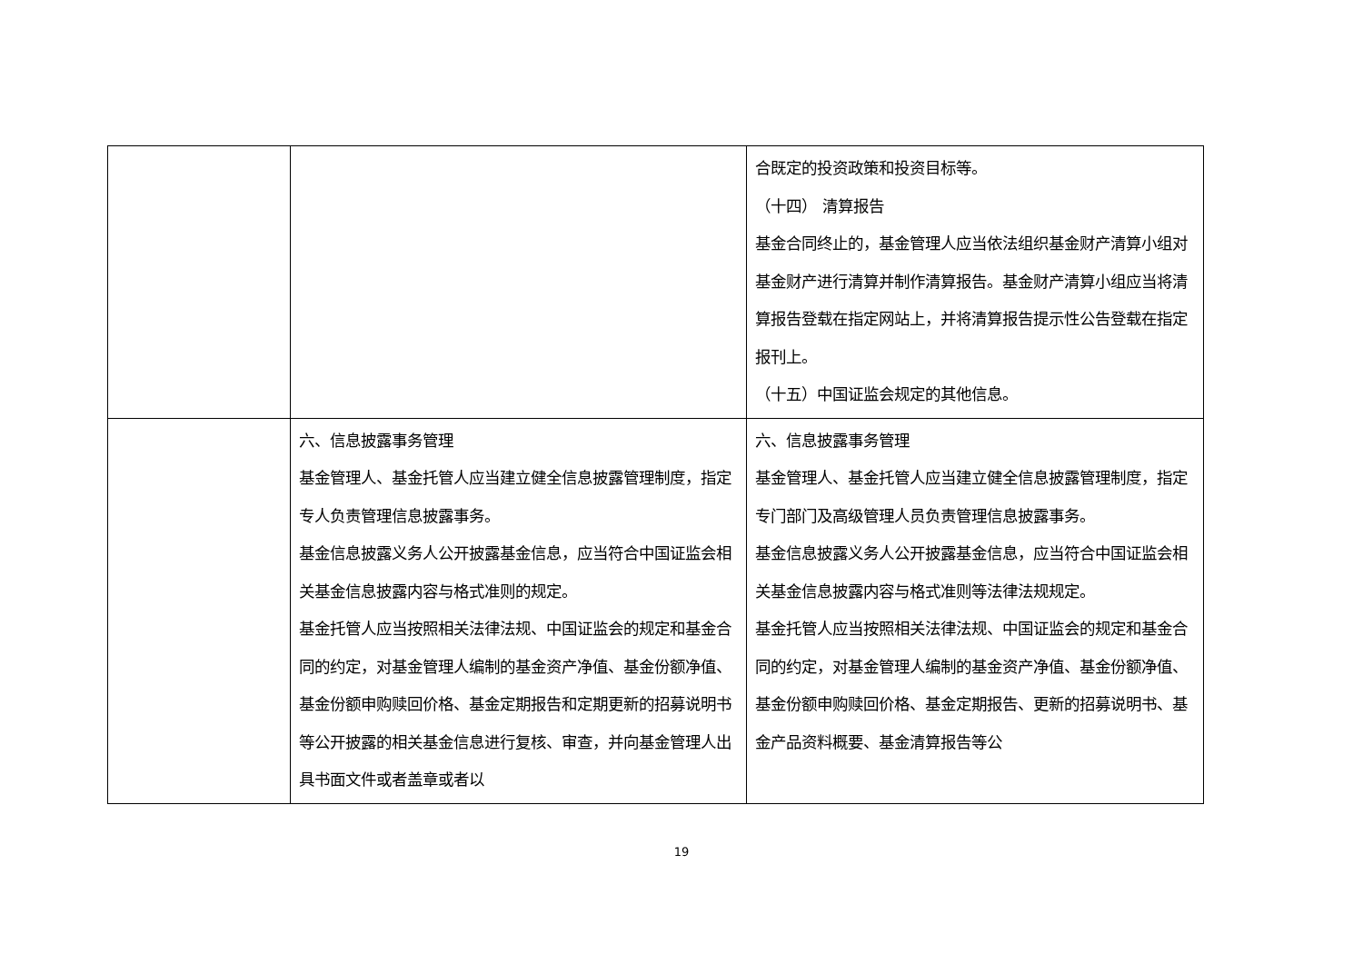| | | 合既定的投资政策和投资目标等。 （十四） 清算报告 基金合同终止的，基金管理人应当依法组织基金财产清算小组对基金财产进行清算并制作清算报告。基金财产清算小组应当将清算报告登载在指定网站上，并将清算报告提示性公告登载在指定报刊上。 （十五）中国证监会规定的其他信息。 |
| | 六、信息披露事务管理 基金管理人、基金托管人应当建立健全信息披露管理制度，指定专人负责管理信息披露事务。 基金信息披露义务人公开披露基金信息，应当符合中国证监会相关基金信息披露内容与格式准则的规定。 基金托管人应当按照相关法律法规、中国证监会的规定和基金合同的约定，对基金管理人编制的基金资产净值、基金份额净值、基金份额申购赎回价格、基金定期报告和定期更新的招募说明书等公开披露的相关基金信息进行复核、审查，并向基金管理人出具书面文件或者盖章或者以 | 六、信息披露事务管理 基金管理人、基金托管人应当建立健全信息披露管理制度，指定专门部门及高级管理人员负责管理信息披露事务。 基金信息披露义务人公开披露基金信息，应当符合中国证监会相关基金信息披露内容与格式准则等法律法规规定。 基金托管人应当按照相关法律法规、中国证监会的规定和基金合同的约定，对基金管理人编制的基金资产净值、基金份额净值、基金份额申购赎回价格、基金定期报告、更新的招募说明书、基金产品资料概要、基金清算报告等公 |
19